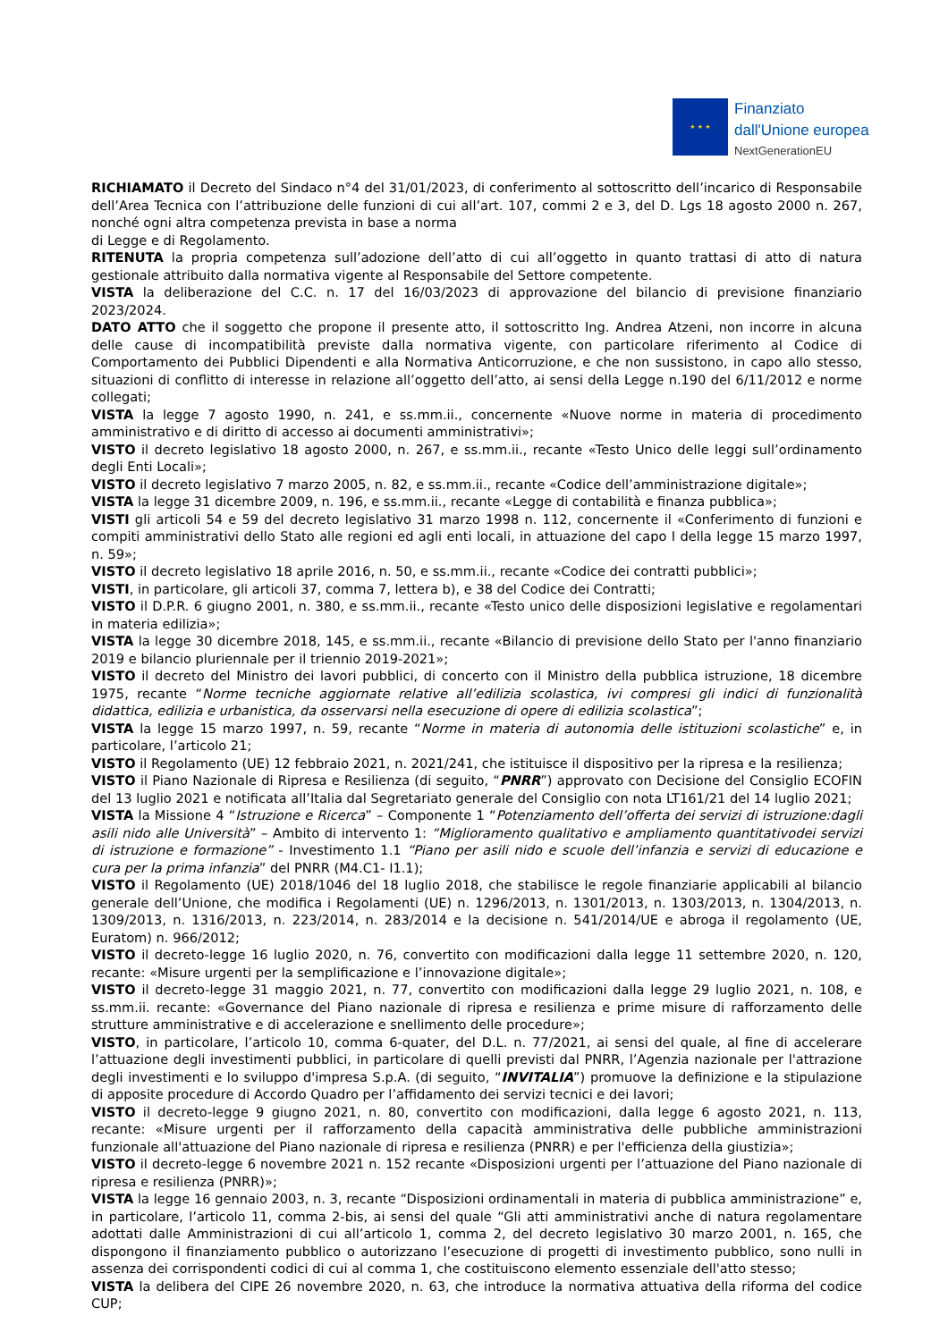★ ★ ★
Finanziato
dall'Unione europea
NextGenerationEU
RICHIAMATO il Decreto del Sindaco n°4 del 31/01/2023, di conferimento al sottoscritto dell’incarico di Responsabile dell’Area Tecnica con l’attribuzione delle funzioni di cui all’art. 107, commi 2 e 3, del D. Lgs 18 agosto 2000 n. 267, nonché ogni altra competenza prevista in base a norma
di Legge e di Regolamento.
RITENUTA la propria competenza sull’adozione dell’atto di cui all’oggetto in quanto trattasi di atto di natura gestionale attribuito dalla normativa vigente al Responsabile del Settore competente.
VISTA la deliberazione del C.C. n. 17 del 16/03/2023 di approvazione del bilancio di previsione finanziario 2023/2024.
DATO ATTO che il soggetto che propone il presente atto, il sottoscritto Ing. Andrea Atzeni, non incorre in alcuna delle cause di incompatibilità previste dalla normativa vigente, con particolare riferimento al Codice di Comportamento dei Pubblici Dipendenti e alla Normativa Anticorruzione, e che non sussistono, in capo allo stesso, situazioni di conflitto di interesse in relazione all’oggetto dell’atto, ai sensi della Legge n.190 del 6/11/2012 e norme collegati;
VISTA la legge 7 agosto 1990, n. 241, e ss.mm.ii., concernente «Nuove norme in materia di procedimento amministrativo e di diritto di accesso ai documenti amministrativi»;
VISTO il decreto legislativo 18 agosto 2000, n. 267, e ss.mm.ii., recante «Testo Unico delle leggi sull’ordinamento degli Enti Locali»;
VISTO il decreto legislativo 7 marzo 2005, n. 82, e ss.mm.ii., recante «Codice dell’amministrazione digitale»;
VISTA la legge 31 dicembre 2009, n. 196, e ss.mm.ii., recante «Legge di contabilità e finanza pubblica»;
VISTI gli articoli 54 e 59 del decreto legislativo 31 marzo 1998 n. 112, concernente il «Conferimento di funzioni e compiti amministrativi dello Stato alle regioni ed agli enti locali, in attuazione del capo I della legge 15 marzo 1997, n. 59»;
VISTO il decreto legislativo 18 aprile 2016, n. 50, e ss.mm.ii., recante «Codice dei contratti pubblici»;
VISTI, in particolare, gli articoli 37, comma 7, lettera b), e 38 del Codice dei Contratti;
VISTO il D.P.R. 6 giugno 2001, n. 380, e ss.mm.ii., recante «Testo unico delle disposizioni legislative e regolamentari in materia edilizia»;
VISTA la legge 30 dicembre 2018, 145, e ss.mm.ii., recante «Bilancio di previsione dello Stato per l'anno finanziario 2019 e bilancio pluriennale per il triennio 2019-2021»;
VISTO il decreto del Ministro dei lavori pubblici, di concerto con il Ministro della pubblica istruzione, 18 dicembre 1975, recante “Norme tecniche aggiornate relative all’edilizia scolastica, ivi compresi gli indici di funzionalità didattica, edilizia e urbanistica, da osservarsi nella esecuzione di opere di edilizia scolastica”;
VISTA la legge 15 marzo 1997, n. 59, recante “Norme in materia di autonomia delle istituzioni scolastiche” e, in particolare, l’articolo 21;
VISTO il Regolamento (UE) 12 febbraio 2021, n. 2021/241, che istituisce il dispositivo per la ripresa e la resilienza;
VISTO il Piano Nazionale di Ripresa e Resilienza (di seguito, “PNRR”) approvato con Decisione del Consiglio ECOFIN del 13 luglio 2021 e notificata all’Italia dal Segretariato generale del Consiglio con nota LT161/21 del 14 luglio 2021;
VISTA la Missione 4 “Istruzione e Ricerca” – Componente 1 “Potenziamento dell’offerta dei servizi di istruzione:dagli asili nido alle Università” – Ambito di intervento 1: “Miglioramento qualitativo e ampliamento quantitativodei servizi di istruzione e formazione” - Investimento 1.1 “Piano per asili nido e scuole dell’infanzia e servizi di educazione e cura per la prima infanzia” del PNRR (M4.C1- I1.1);
VISTO il Regolamento (UE) 2018/1046 del 18 luglio 2018, che stabilisce le regole finanziarie applicabili al bilancio generale dell’Unione, che modifica i Regolamenti (UE) n. 1296/2013, n. 1301/2013, n. 1303/2013, n. 1304/2013, n. 1309/2013, n. 1316/2013, n. 223/2014, n. 283/2014 e la decisione n. 541/2014/UE e abroga il regolamento (UE, Euratom) n. 966/2012;
VISTO il decreto-legge 16 luglio 2020, n. 76, convertito con modificazioni dalla legge 11 settembre 2020, n. 120, recante: «Misure urgenti per la semplificazione e l’innovazione digitale»;
VISTO il decreto-legge 31 maggio 2021, n. 77, convertito con modificazioni dalla legge 29 luglio 2021, n. 108, e ss.mm.ii. recante: «Governance del Piano nazionale di ripresa e resilienza e prime misure di rafforzamento delle strutture amministrative e di accelerazione e snellimento delle procedure»;
VISTO, in particolare, l’articolo 10, comma 6-quater, del D.L. n. 77/2021, ai sensi del quale, al fine di accelerare l’attuazione degli investimenti pubblici, in particolare di quelli previsti dal PNRR, l’Agenzia nazionale per l'attrazione degli investimenti e lo sviluppo d'impresa S.p.A. (di seguito, “INVITALIA”) promuove la definizione e la stipulazione di apposite procedure di Accordo Quadro per l’affidamento dei servizi tecnici e dei lavori;
VISTO il decreto-legge 9 giugno 2021, n. 80, convertito con modificazioni, dalla legge 6 agosto 2021, n. 113, recante: «Misure urgenti per il rafforzamento della capacità amministrativa delle pubbliche amministrazioni funzionale all'attuazione del Piano nazionale di ripresa e resilienza (PNRR) e per l'efficienza della giustizia»;
VISTO il decreto-legge 6 novembre 2021 n. 152 recante «Disposizioni urgenti per l’attuazione del Piano nazionale di ripresa e resilienza (PNRR)»;
VISTA la legge 16 gennaio 2003, n. 3, recante “Disposizioni ordinamentali in materia di pubblica amministrazione” e, in particolare, l’articolo 11, comma 2-bis, ai sensi del quale “Gli atti amministrativi anche di natura regolamentare adottati dalle Amministrazioni di cui all’articolo 1, comma 2, del decreto legislativo 30 marzo 2001, n. 165, che dispongono il finanziamento pubblico o autorizzano l’esecuzione di progetti di investimento pubblico, sono nulli in assenza dei corrispondenti codici di cui al comma 1, che costituiscono elemento essenziale dell'atto stesso;
VISTA la delibera del CIPE 26 novembre 2020, n. 63, che introduce la normativa attuativa della riforma del codice CUP;